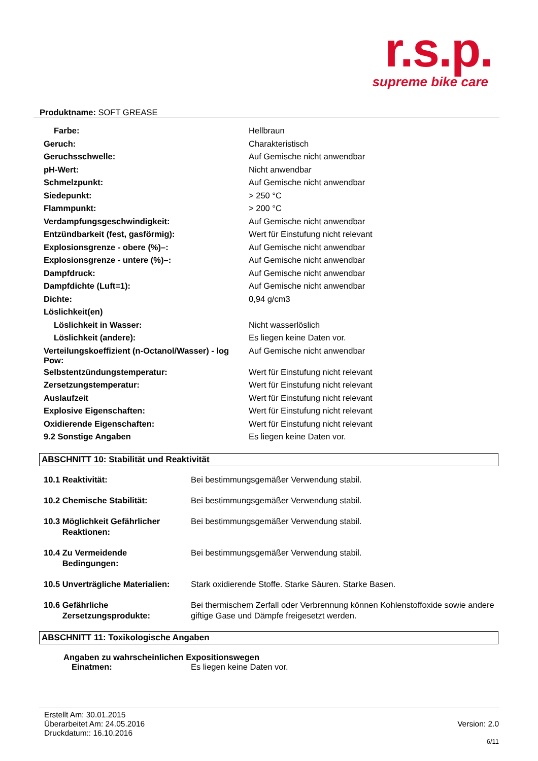r.s.p.
supreme bike care
Produktname: SOFT GREASE
| Farbe: | Hellbraun |
| Geruch: | Charakteristisch |
| Geruchsschwelle: | Auf Gemische nicht anwendbar |
| pH-Wert: | Nicht anwendbar |
| Schmelzpunkt: | Auf Gemische nicht anwendbar |
| Siedepunkt: | > 250 °C |
| Flammpunkt: | > 200 °C |
| Verdampfungsgeschwindigkeit: | Auf Gemische nicht anwendbar |
| Entzündbarkeit (fest, gasförmig): | Wert für Einstufung nicht relevant |
| Explosionsgrenze - obere (%)–: | Auf Gemische nicht anwendbar |
| Explosionsgrenze - untere (%)–: | Auf Gemische nicht anwendbar |
| Dampfdruck: | Auf Gemische nicht anwendbar |
| Dampfdichte (Luft=1): | Auf Gemische nicht anwendbar |
| Dichte: | 0,94 g/cm3 |
| Löslichkeit(en) | |
| Löslichkeit in Wasser: | Nicht wasserlöslich |
| Löslichkeit (andere): | Es liegen keine Daten vor. |
| Verteilungskoeffizient (n-Octanol/Wasser) - log Pow: | Auf Gemische nicht anwendbar |
| Selbstentzündungstemperatur: | Wert für Einstufung nicht relevant |
| Zersetzungstemperatur: | Wert für Einstufung nicht relevant |
| Auslaufzeit | Wert für Einstufung nicht relevant |
| Explosive Eigenschaften: | Wert für Einstufung nicht relevant |
| Oxidierende Eigenschaften: | Wert für Einstufung nicht relevant |
| 9.2 Sonstige Angaben | Es liegen keine Daten vor. |
ABSCHNITT 10: Stabilität und Reaktivität
| 10.1 Reaktivität: | Bei bestimmungsgemäßer Verwendung stabil. |
| 10.2 Chemische Stabilität: | Bei bestimmungsgemäßer Verwendung stabil. |
| 10.3 Möglichkeit Gefährlicher Reaktionen: | Bei bestimmungsgemäßer Verwendung stabil. |
| 10.4 Zu Vermeidende Bedingungen: | Bei bestimmungsgemäßer Verwendung stabil. |
| 10.5 Unverträgliche Materialien: | Stark oxidierende Stoffe. Starke Säuren. Starke Basen. |
| 10.6 Gefährliche Zersetzungsprodukte: | Bei thermischem Zerfall oder Verbrennung können Kohlenstoffoxide sowie andere giftige Gase und Dämpfe freigesetzt werden. |
ABSCHNITT 11: Toxikologische Angaben
Angaben zu wahrscheinlichen Expositionswegen
Einatmen: Es liegen keine Daten vor.
Erstellt Am: 30.01.2015
Überarbeitet Am: 24.05.2016
Druckdatum:: 16.10.2016
Version: 2.0
6/11